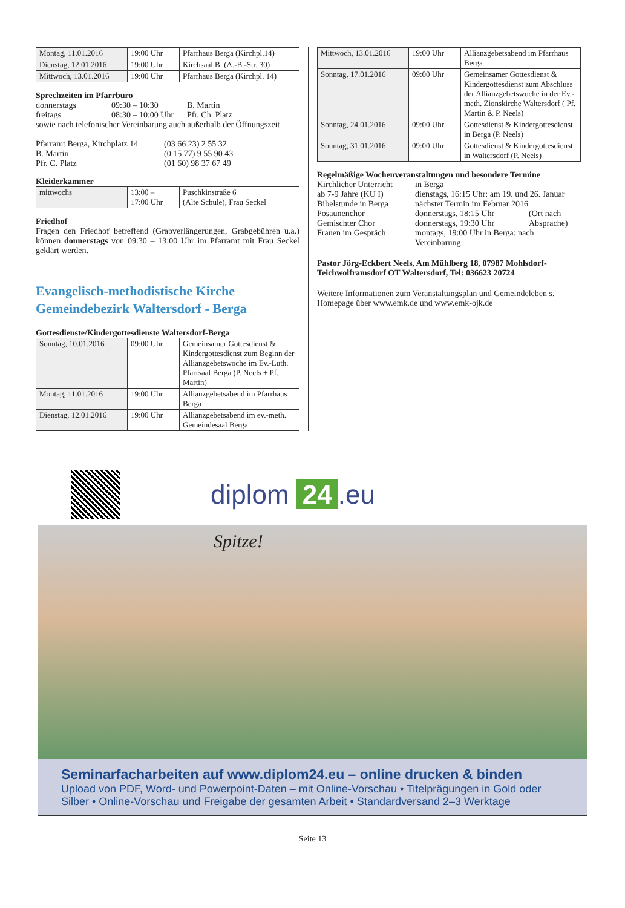| Montag, 11.01.2016 | 19:00 Uhr | Pfarrhaus Berga (Kirchpl.14) |
| Dienstag, 12.01.2016 | 19:00 Uhr | Kirchsaal B. (A.-B.-Str. 30) |
| Mittwoch, 13.01.2016 | 19:00 Uhr | Pfarrhaus Berga (Kirchpl. 14) |
Sprechzeiten im Pfarrbüro
donnerstags 09:30 – 10:30 B. Martin
freitags 08:30 – 10:00 Uhr Pfr. Ch. Platz
sowie nach telefonischer Vereinbarung auch außerhalb der Öffnungszeit
Pfarramt Berga, Kirchplatz 14 (03 66 23) 2 55 32
B. Martin (0 15 77) 9 55 90 43
Pfr. C. Platz (01 60) 98 37 67 49
Kleiderkammer
| mittwochs | 13:00 – 17:00 Uhr | Puschkinstraße 6 (Alte Schule), Frau Seckel |
Friedhof
Fragen den Friedhof betreffend (Grabverlängerungen, Grabgebühren u.a.) können donnerstags von 09:30 – 13:00 Uhr im Pfarramt mit Frau Seckel geklärt werden.
Evangelisch-methodistische Kirche
Gemeindebezirk Waltersdorf - Berga
Gottesdienste/Kindergottesdienste Waltersdorf-Berga
| Sonntag, 10.01.2016 | 09:00 Uhr | Gemeinsamer Gottesdienst & Kindergottesdienst zum Beginn der Allianzgebetswoche im Ev.-Luth. Pfarrsaal Berga (P. Neels + Pf. Martin) |
| Montag, 11.01.2016 | 19:00 Uhr | Allianzgebetsabend im Pfarrhaus Berga |
| Dienstag, 12.01.2016 | 19:00 Uhr | Allianzgebetsabend im ev.-meth. Gemeindesaal Berga |
| Mittwoch, 13.01.2016 | 19:00 Uhr | Allianzgebetsabend im Pfarrhaus Berga |
| Sonntag, 17.01.2016 | 09:00 Uhr | Gemeinsamer Gottesdienst & Kindergottesdienst zum Abschluss der Allianzgebetswoche in der Ev.-meth. Zionskirche Waltersdorf ( Pf. Martin & P. Neels) |
| Sonntag, 24.01.2016 | 09:00 Uhr | Gottesdienst & Kindergottesdienst in Berga (P. Neels) |
| Sonntag, 31.01.2016 | 09:00 Uhr | Gottesdienst & Kindergottesdienst in Waltersdorf (P. Neels) |
Regelmäßige Wochenveranstaltungen und besondere Termine
Kirchlicher Unterricht in Berga
ab 7-9 Jahre (KU I) dienstags, 16:15 Uhr: am 19. und 26. Januar
Bibelstunde in Berga nächster Termin im Februar 2016
Posaunenchor donnerstags, 18:15 Uhr (Ort nach
Gemischter Chor donnerstags, 19:30 Uhr Absprache)
Frauen im Gespräch montags, 19:00 Uhr in Berga: nach
Vereinbarung
Pastor Jörg-Eckbert Neels, Am Mühlberg 18, 07987 Mohlsdorf-Teichwolframsdorf OT Waltersdorf, Tel: 036623 20724
Weitere Informationen zum Veranstaltungsplan und Gemeindeleben s. Homepage über www.emk.de und www.emk-ojk.de
diplom 24.eu
Spitze!
Seminarfacharbeiten auf www.diplom24.eu – online drucken & binden
Upload von PDF, Word- und Powerpoint-Daten – mit Online-Vorschau • Titelprägungen in Gold oder Silber • Online-Vorschau und Freigabe der gesamten Arbeit • Standardversand 2–3 Werktage
Seite 13